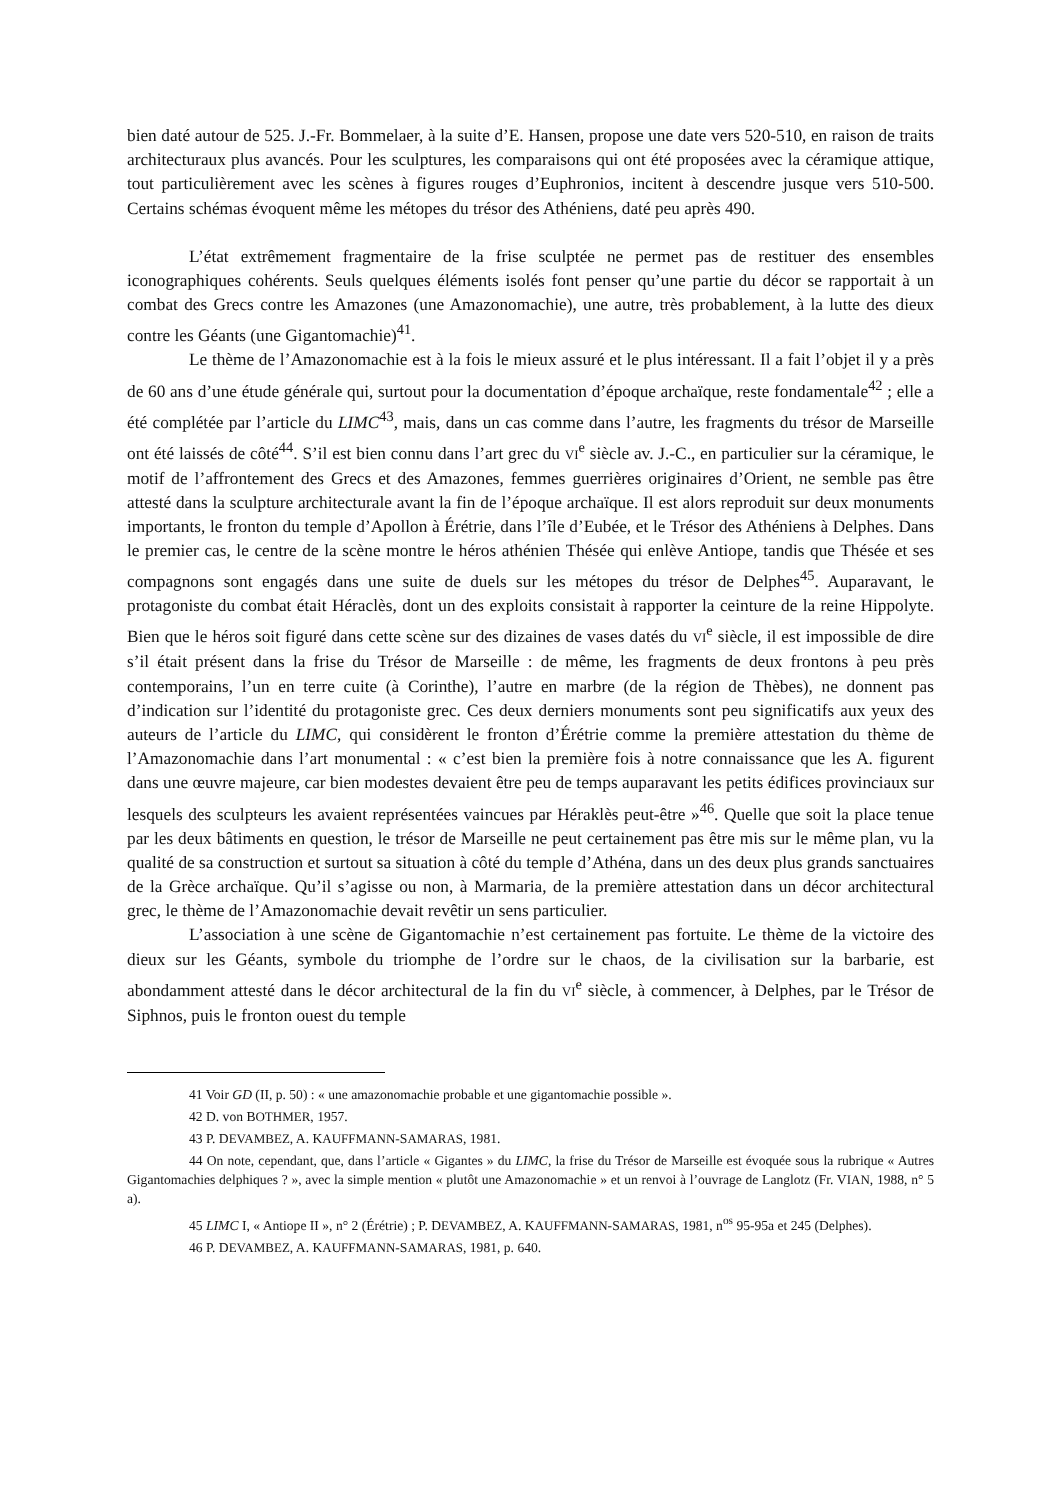bien daté autour de 525. J.-Fr. Bommelaer, à la suite d’E. Hansen, propose une date vers 520-510, en raison de traits architecturaux plus avancés. Pour les sculptures, les comparaisons qui ont été proposées avec la céramique attique, tout particulièrement avec les scènes à figures rouges d’Euphronios, incitent à descendre jusque vers 510-500. Certains schémas évoquent même les métopes du trésor des Athéniens, daté peu après 490.
L’état extrêmement fragmentaire de la frise sculptée ne permet pas de restituer des ensembles iconographiques cohérents. Seuls quelques éléments isolés font penser qu’une partie du décor se rapportait à un combat des Grecs contre les Amazones (une Amazonomachie), une autre, très probablement, à la lutte des dieux contre les Géants (une Gigantomachie)<sup>41</sup>.
Le thème de l’Amazonomachie est à la fois le mieux assuré et le plus intéressant. Il a fait l’objet il y a près de 60 ans d’une étude générale qui, surtout pour la documentation d’époque archaïque, reste fondamentale<sup>42</sup> ; elle a été complétée par l’article du LIMC<sup>43</sup>, mais, dans un cas comme dans l’autre, les fragments du trésor de Marseille ont été laissés de côté<sup>44</sup>. S’il est bien connu dans l’art grec du VI<sup>e</sup> siècle av. J.-C., en particulier sur la céramique, le motif de l’affrontement des Grecs et des Amazones, femmes guerrières originaires d’Orient, ne semble pas être attesté dans la sculpture architecturale avant la fin de l’époque archaïque. Il est alors reproduit sur deux monuments importants, le fronton du temple d’Apollon à Érétrie, dans l’île d’Eubée, et le Trésor des Athéniens à Delphes. Dans le premier cas, le centre de la scène montre le héros athénien Thésée qui enlève Antiope, tandis que Thésée et ses compagnons sont engagés dans une suite de duels sur les métopes du trésor de Delphes<sup>45</sup>. Auparavant, le protagoniste du combat était Héraclès, dont un des exploits consistait à rapporter la ceinture de la reine Hippolyte. Bien que le héros soit figuré dans cette scène sur des dizaines de vases datés du VI<sup>e</sup> siècle, il est impossible de dire s’il était présent dans la frise du Trésor de Marseille : de même, les fragments de deux frontons à peu près contemporains, l’un en terre cuite (à Corinthe), l’autre en marbre (de la région de Thèbes), ne donnent pas d’indication sur l’identité du protagoniste grec. Ces deux derniers monuments sont peu significatifs aux yeux des auteurs de l’article du LIMC, qui considèrent le fronton d’Érétrie comme la première attestation du thème de l’Amazonomachie dans l’art monumental : « c’est bien la première fois à notre connaissance que les A. figurent dans une œuvre majeure, car bien modestes devaient être peu de temps auparavant les petits édifices provinciaux sur lesquels des sculpteurs les avaient représentées vaincues par Héraklès peut-être »<sup>46</sup>. Quelle que soit la place tenue par les deux bâtiments en question, le trésor de Marseille ne peut certainement pas être mis sur le même plan, vu la qualité de sa construction et surtout sa situation à côté du temple d’Athéna, dans un des deux plus grands sanctuaires de la Grèce archaïque. Qu’il s’agisse ou non, à Marmaria, de la première attestation dans un décor architectural grec, le thème de l’Amazonomachie devait revêtir un sens particulier.
L’association à une scène de Gigantomachie n’est certainement pas fortuite. Le thème de la victoire des dieux sur les Géants, symbole du triomphe de l’ordre sur le chaos, de la civilisation sur la barbarie, est abondamment attesté dans le décor architectural de la fin du VI<sup>e</sup> siècle, à commencer, à Delphes, par le Trésor de Siphnos, puis le fronton ouest du temple
41 Voir GD (II, p. 50) : « une amazonomachie probable et une gigantomachie possible ».
42 D. von BOTHMER, 1957.
43 P. DEVAMBEZ, A. KAUFFMANN-SAMARAS, 1981.
44 On note, cependant, que, dans l’article « Gigantes » du LIMC, la frise du Trésor de Marseille est évoquée sous la rubrique « Autres Gigantomachies delphiques ? », avec la simple mention « plutôt une Amazonomachie » et un renvoi à l’ouvrage de Langlotz (Fr. VIAN, 1988, n° 5 a).
45 LIMC I, « Antiope II », n° 2 (Érétrie) ; P. DEVAMBEZ, A. KAUFFMANN-SAMARAS, 1981, n<sup>os</sup> 95-95a et 245 (Delphes).
46 P. DEVAMBEZ, A. KAUFFMANN-SAMARAS, 1981, p. 640.